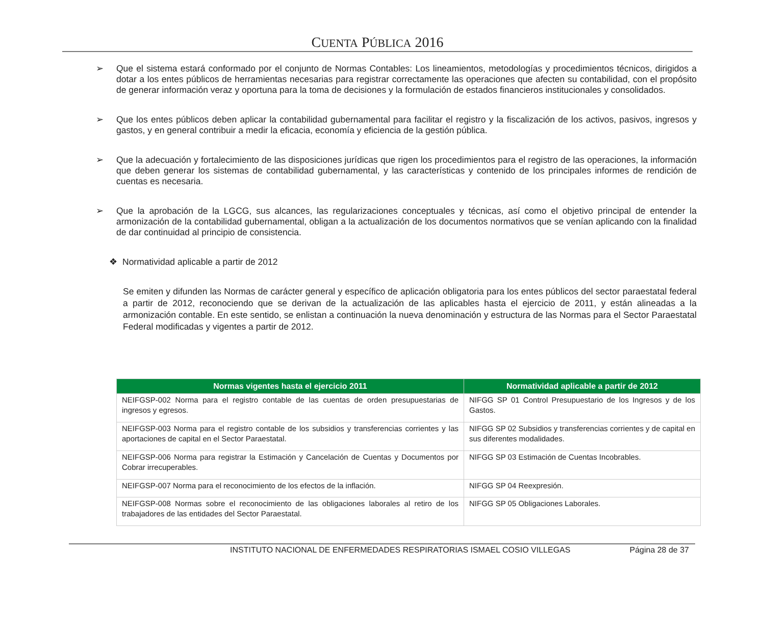CUENTA PÚBLICA 2016
➢ Que el sistema estará conformado por el conjunto de Normas Contables: Los lineamientos, metodologías y procedimientos técnicos, dirigidos a dotar a los entes públicos de herramientas necesarias para registrar correctamente las operaciones que afecten su contabilidad, con el propósito de generar información veraz y oportuna para la toma de decisiones y la formulación de estados financieros institucionales y consolidados.
➢ Que los entes públicos deben aplicar la contabilidad gubernamental para facilitar el registro y la fiscalización de los activos, pasivos, ingresos y gastos, y en general contribuir a medir la eficacia, economía y eficiencia de la gestión pública.
➢ Que la adecuación y fortalecimiento de las disposiciones jurídicas que rigen los procedimientos para el registro de las operaciones, la información que deben generar los sistemas de contabilidad gubernamental, y las características y contenido de los principales informes de rendición de cuentas es necesaria.
➢ Que la aprobación de la LGCG, sus alcances, las regularizaciones conceptuales y técnicas, así como el objetivo principal de entender la armonización de la contabilidad gubernamental, obligan a la actualización de los documentos normativos que se venían aplicando con la finalidad de dar continuidad al principio de consistencia.
❖ Normatividad aplicable a partir de 2012
Se emiten y difunden las Normas de carácter general y específico de aplicación obligatoria para los entes públicos del sector paraestatal federal a partir de 2012, reconociendo que se derivan de la actualización de las aplicables hasta el ejercicio de 2011, y están alineadas a la armonización contable. En este sentido, se enlistan a continuación la nueva denominación y estructura de las Normas para el Sector Paraestatal Federal modificadas y vigentes a partir de 2012.
| Normas vigentes hasta el ejercicio 2011 | Normatividad aplicable a partir de 2012 |
| --- | --- |
| NEIFGSP-002 Norma para el registro contable de las cuentas de orden presupuestarias de ingresos y egresos. | NIFGG SP 01 Control Presupuestario de los Ingresos y de los Gastos. |
| NEIFGSP-003 Norma para el registro contable de los subsidios y transferencias corrientes y las aportaciones de capital en el Sector Paraestatal. | NIFGG SP 02 Subsidios y transferencias corrientes y de capital en sus diferentes modalidades. |
| NEIFGSP-006 Norma para registrar la Estimación y Cancelación de Cuentas y Documentos por Cobrar irrecuperables. | NIFGG SP 03 Estimación de Cuentas Incobrables. |
| NEIFGSP-007 Norma para el reconocimiento de los efectos de la inflación. | NIFGG SP 04 Reexpresión. |
| NEIFGSP-008 Normas sobre el reconocimiento de las obligaciones laborales al retiro de los trabajadores de las entidades del Sector Paraestatal. | NIFGG SP 05 Obligaciones Laborales. |
INSTITUTO NACIONAL DE ENFERMEDADES RESPIRATORIAS ISMAEL COSIO VILLEGAS Página 28 de 37